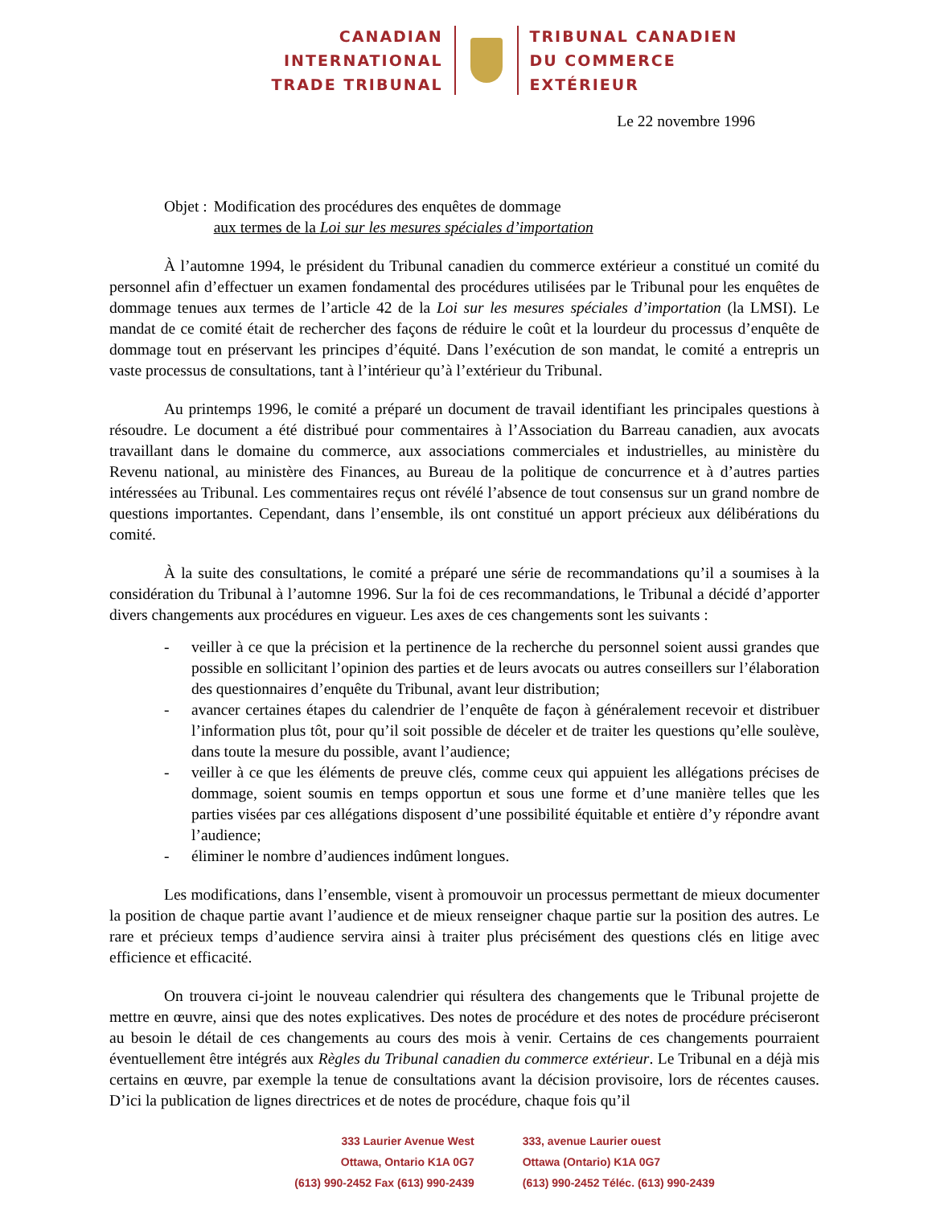CANADIAN
INTERNATIONAL
TRADE TRIBUNAL
TRIBUNAL CANADIEN
DU COMMERCE
EXTÉRIEUR
Le 22 novembre 1996
Objet : Modification des procédures des enquêtes de dommage
aux termes de la Loi sur les mesures spéciales d’importation
À l’automne 1994, le président du Tribunal canadien du commerce extérieur a constitué un comité du personnel afin d’effectuer un examen fondamental des procédures utilisées par le Tribunal pour les enquêtes de dommage tenues aux termes de l’article 42 de la Loi sur les mesures spéciales d’importation (la LMSI). Le mandat de ce comité était de rechercher des façons de réduire le coût et la lourdeur du processus d’enquête de dommage tout en préservant les principes d’équité. Dans l’exécution de son mandat, le comité a entrepris un vaste processus de consultations, tant à l’intérieur qu’à l’extérieur du Tribunal.
Au printemps 1996, le comité a préparé un document de travail identifiant les principales questions à résoudre. Le document a été distribué pour commentaires à l’Association du Barreau canadien, aux avocats travaillant dans le domaine du commerce, aux associations commerciales et industrielles, au ministère du Revenu national, au ministère des Finances, au Bureau de la politique de concurrence et à d’autres parties intéressées au Tribunal. Les commentaires reçus ont révélé l’absence de tout consensus sur un grand nombre de questions importantes. Cependant, dans l’ensemble, ils ont constitué un apport précieux aux délibérations du comité.
À la suite des consultations, le comité a préparé une série de recommandations qu’il a soumises à la considération du Tribunal à l’automne 1996. Sur la foi de ces recommandations, le Tribunal a décidé d’apporter divers changements aux procédures en vigueur. Les axes de ces changements sont les suivants :
- veiller à ce que la précision et la pertinence de la recherche du personnel soient aussi grandes que possible en sollicitant l’opinion des parties et de leurs avocats ou autres conseillers sur l’élaboration des questionnaires d’enquête du Tribunal, avant leur distribution;
- avancer certaines étapes du calendrier de l’enquête de façon à généralement recevoir et distribuer l’information plus tôt, pour qu’il soit possible de déceler et de traiter les questions qu’elle soulève, dans toute la mesure du possible, avant l’audience;
- veiller à ce que les éléments de preuve clés, comme ceux qui appuient les allégations précises de dommage, soient soumis en temps opportun et sous une forme et d’une manière telles que les parties visées par ces allégations disposent d’une possibilité équitable et entière d’y répondre avant l’audience;
- éliminer le nombre d’audiences indûment longues.
Les modifications, dans l’ensemble, visent à promouvoir un processus permettant de mieux documenter la position de chaque partie avant l’audience et de mieux renseigner chaque partie sur la position des autres. Le rare et précieux temps d’audience servira ainsi à traiter plus précisément des questions clés en litige avec efficience et efficacité.
On trouvera ci-joint le nouveau calendrier qui résultera des changements que le Tribunal projette de mettre en œuvre, ainsi que des notes explicatives. Des notes de procédure et des notes de procédure préciseront au besoin le détail de ces changements au cours des mois à venir. Certains de ces changements pourraient éventuellement être intégrés aux Règles du Tribunal canadien du commerce extérieur. Le Tribunal en a déjà mis certains en œuvre, par exemple la tenue de consultations avant la décision provisoire, lors de récentes causes. D’ici la publication de lignes directrices et de notes de procédure, chaque fois qu’il
333 Laurier Avenue West
Ottawa, Ontario K1A 0G7
(613) 990-2452 Fax (613) 990-2439
333, avenue Laurier ouest
Ottawa (Ontario) K1A 0G7
(613) 990-2452 Téléc. (613) 990-2439